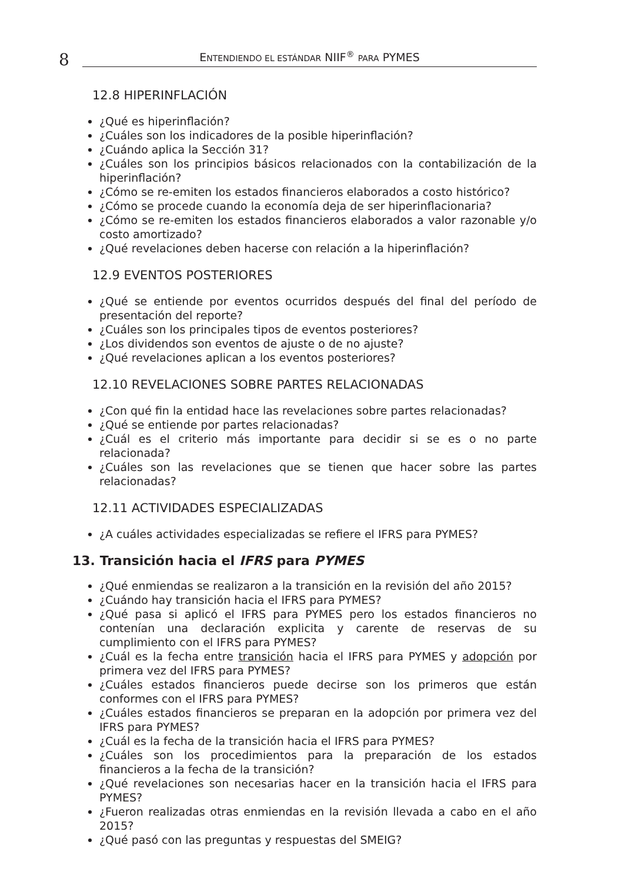8
ENTENDIENDO EL ESTÁNDAR NIIF<sup>®</sup> PARA PYMES
12.8 HIPERINFLACIÓN
¿Qué es hiperinflación?
¿Cuáles son los indicadores de la posible hiperinflación?
¿Cuándo aplica la Sección 31?
¿Cuáles son los principios básicos relacionados con la contabilización de la hiperinflación?
¿Cómo se re-emiten los estados financieros elaborados a costo histórico?
¿Cómo se procede cuando la economía deja de ser hiperinflacionaria?
¿Cómo se re-emiten los estados financieros elaborados a valor razonable y/o costo amortizado?
¿Qué revelaciones deben hacerse con relación a la hiperinflación?
12.9 EVENTOS POSTERIORES
¿Qué se entiende por eventos ocurridos después del final del período de presentación del reporte?
¿Cuáles son los principales tipos de eventos posteriores?
¿Los dividendos son eventos de ajuste o de no ajuste?
¿Qué revelaciones aplican a los eventos posteriores?
12.10 REVELACIONES SOBRE PARTES RELACIONADAS
¿Con qué fin la entidad hace las revelaciones sobre partes relacionadas?
¿Qué se entiende por partes relacionadas?
¿Cuál es el criterio más importante para decidir si se es o no parte relacionada?
¿Cuáles son las revelaciones que se tienen que hacer sobre las partes relacionadas?
12.11 ACTIVIDADES ESPECIALIZADAS
¿A cuáles actividades especializadas se refiere el IFRS para PYMES?
13. Transición hacia el IFRS para PYMES
¿Qué enmiendas se realizaron a la transición en la revisión del año 2015?
¿Cuándo hay transición hacia el IFRS para PYMES?
¿Qué pasa si aplicó el IFRS para PYMES pero los estados financieros no contenían una declaración explicita y carente de reservas de su cumplimiento con el IFRS para PYMES?
¿Cuál es la fecha entre transición hacia el IFRS para PYMES y adopción por primera vez del IFRS para PYMES?
¿Cuáles estados financieros puede decirse son los primeros que están conformes con el IFRS para PYMES?
¿Cuáles estados financieros se preparan en la adopción por primera vez del IFRS para PYMES?
¿Cuál es la fecha de la transición hacia el IFRS para PYMES?
¿Cuáles son los procedimientos para la preparación de los estados financieros a la fecha de la transición?
¿Qué revelaciones son necesarias hacer en la transición hacia el IFRS para PYMES?
¿Fueron realizadas otras enmiendas en la revisión llevada a cabo en el año 2015?
¿Qué pasó con las preguntas y respuestas del SMEIG?